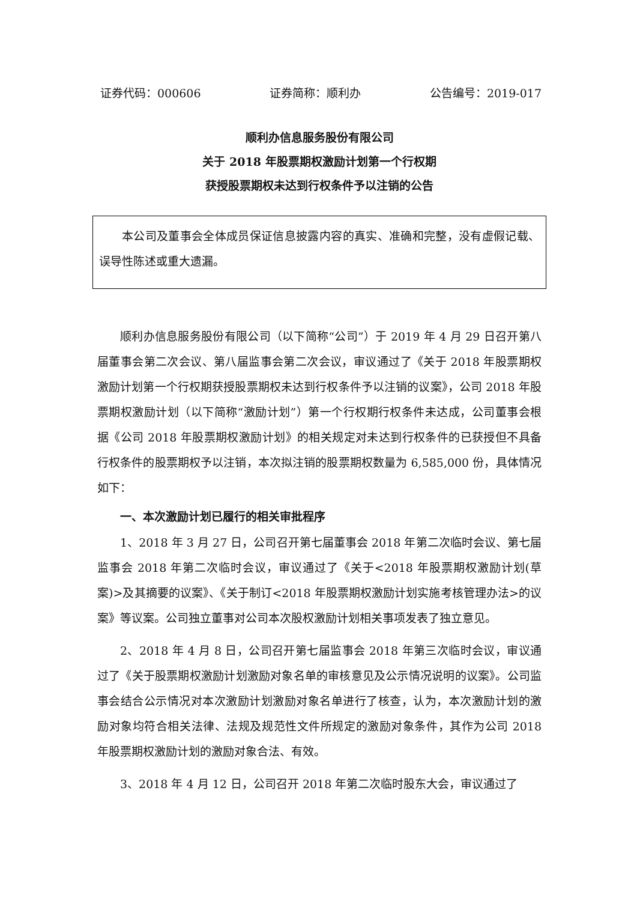证券代码：000606 证券简称：顺利办 公告编号：2019-017
顺利办信息服务股份有限公司
关于 2018 年股票期权激励计划第一个行权期
获授股票期权未达到行权条件予以注销的公告
本公司及董事会全体成员保证信息披露内容的真实、准确和完整，没有虚假记载、误导性陈述或重大遗漏。
顺利办信息服务股份有限公司（以下简称“公司”）于 2019 年 4 月 29 日召开第八届董事会第二次会议、第八届监事会第二次会议，审议通过了《关于 2018 年股票期权激励计划第一个行权期获授股票期权未达到行权条件予以注销的议案》，公司 2018 年股票期权激励计划（以下简称“激励计划”）第一个行权期行权条件未达成，公司董事会根据《公司 2018 年股票期权激励计划》的相关规定对未达到行权条件的已获授但不具备行权条件的股票期权予以注销，本次拟注销的股票期权数量为 6,585,000 份，具体情况如下：
一、本次激励计划已履行的相关审批程序
1、2018 年 3 月 27 日，公司召开第七届董事会 2018 年第二次临时会议、第七届监事会 2018 年第二次临时会议，审议通过了《关于<2018 年股票期权激励计划(草案)>及其摘要的议案》、《关于制订<2018 年股票期权激励计划实施考核管理办法>的议案》等议案。公司独立董事对公司本次股权激励计划相关事项发表了独立意见。
2、2018 年 4 月 8 日，公司召开第七届监事会 2018 年第三次临时会议，审议通过了《关于股票期权激励计划激励对象名单的审核意见及公示情况说明的议案》。公司监事会结合公示情况对本次激励计划激励对象名单进行了核查，认为，本次激励计划的激励对象均符合相关法律、法规及规范性文件所规定的激励对象条件，其作为公司 2018 年股票期权激励计划的激励对象合法、有效。
3、2018 年 4 月 12 日，公司召开 2018 年第二次临时股东大会，审议通过了